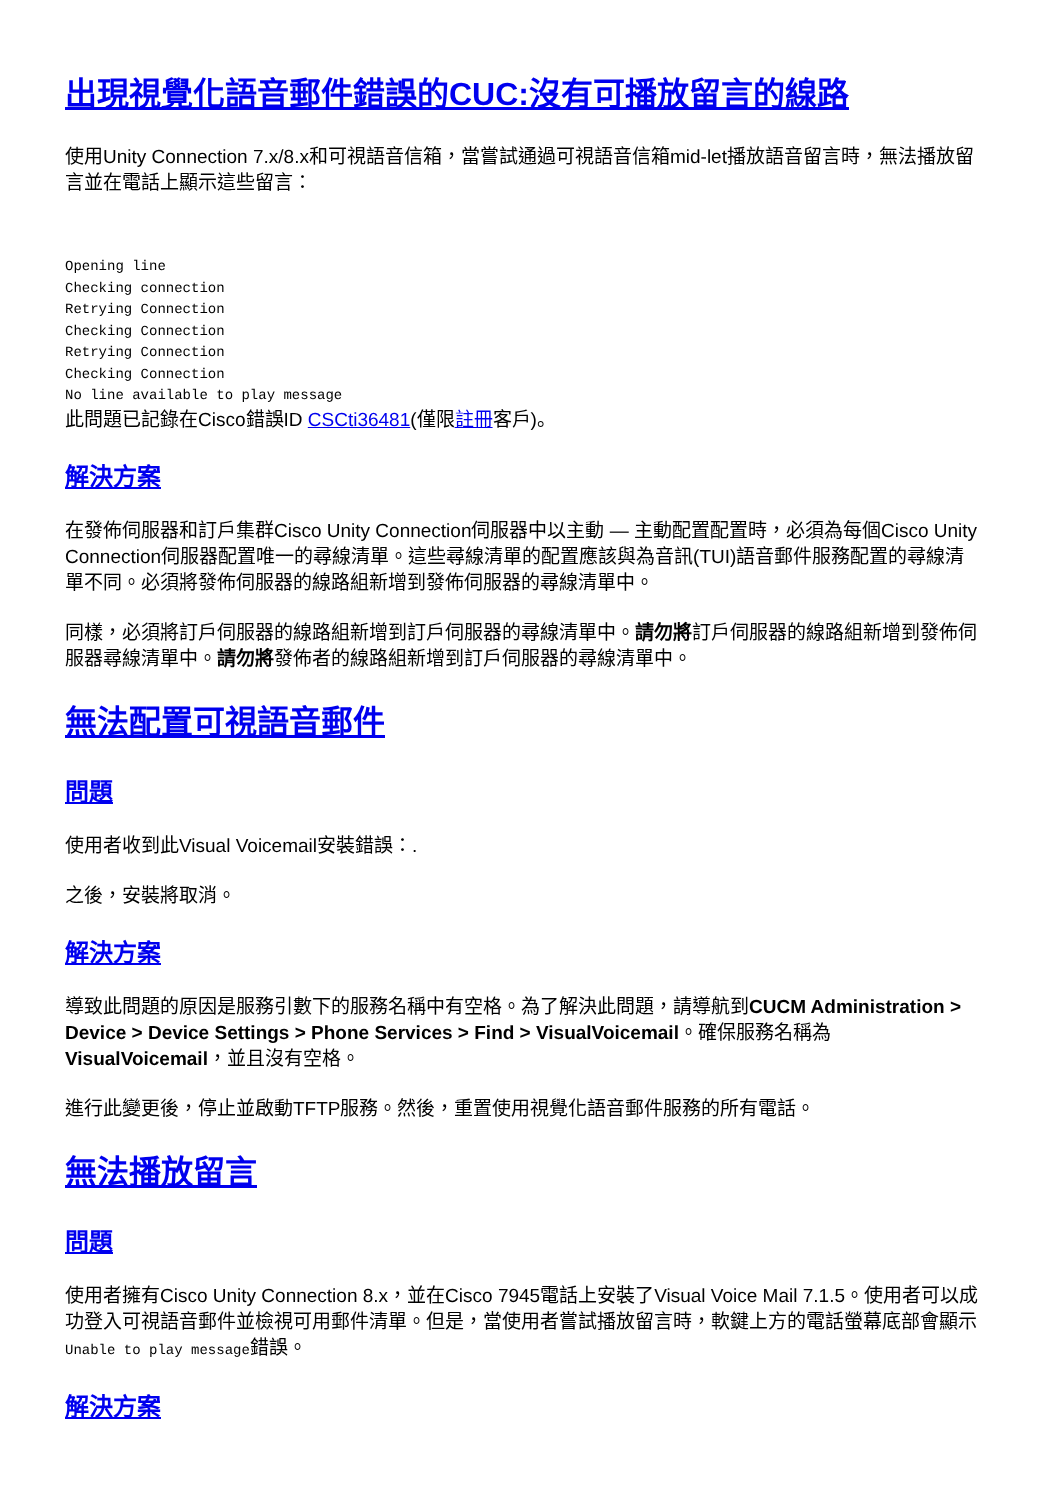出現視覺化語音郵件錯誤的CUC:沒有可播放留言的線路
使用Unity Connection 7.x/8.x和可視語音信箱，當嘗試通過可視語音信箱mid-let播放語音留言時，無法播放留言並在電話上顯示這些留言：
Opening line
Checking connection
Retrying Connection
Checking Connection
Retrying Connection
Checking Connection
No line available to play message
此問題已記錄在Cisco錯誤ID CSCti36481(僅限註冊客戶)。
解決方案
在發佈伺服器和訂戶集群Cisco Unity Connection伺服器中以主動 — 主動配置配置時，必須為每個Cisco Unity Connection伺服器配置唯一的尋線清單。這些尋線清單的配置應該與為音訊(TUI)語音郵件服務配置的尋線清單不同。必須將發佈伺服器的線路組新增到發佈伺服器的尋線清單中。
同樣，必須將訂戶伺服器的線路組新增到訂戶伺服器的尋線清單中。請勿將訂戶伺服器的線路組新增到發佈伺服器尋線清單中。請勿將發佈者的線路組新增到訂戶伺服器的尋線清單中。
無法配置可視語音郵件
問題
使用者收到此Visual Voicemail安裝錯誤：.
之後，安裝將取消。
解決方案
導致此問題的原因是服務引數下的服務名稱中有空格。為了解決此問題，請導航到CUCM Administration > Device > Device Settings > Phone Services > Find > VisualVoicemail。確保服務名稱為VisualVoicemail，並且沒有空格。
進行此變更後，停止並啟動TFTP服務。然後，重置使用視覺化語音郵件服務的所有電話。
無法播放留言
問題
使用者擁有Cisco Unity Connection 8.x，並在Cisco 7945電話上安裝了Visual Voice Mail 7.1.5。使用者可以成功登入可視語音郵件並檢視可用郵件清單。但是，當使用者嘗試播放留言時，軟鍵上方的電話螢幕底部會顯示Unable to play message錯誤。
解決方案